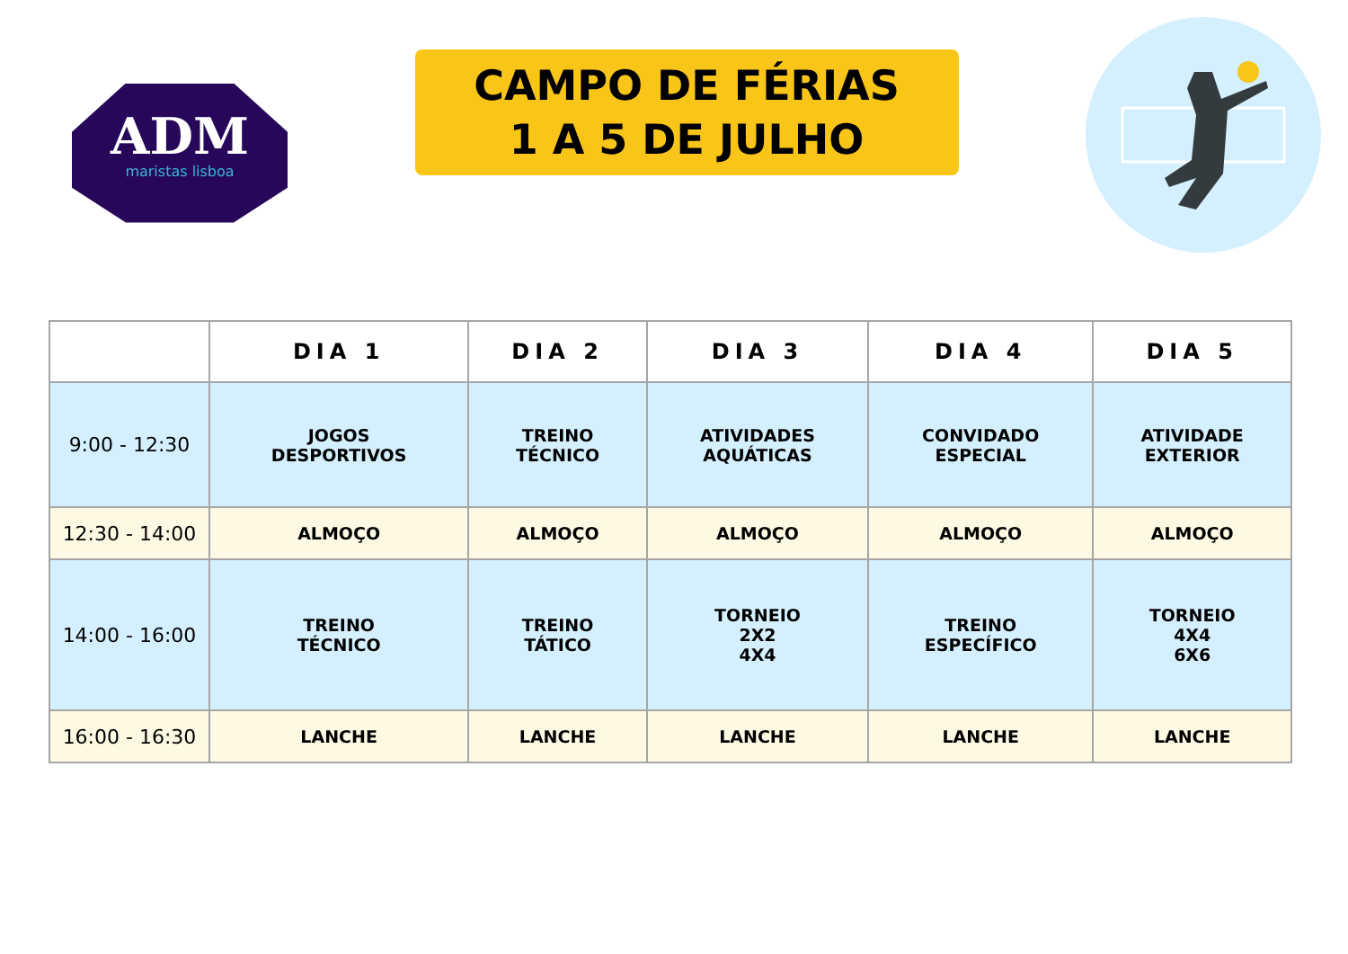ADM
maristas lisboa
CAMPO DE FÉRIAS
1 A 5 DE JULHO
| | DIA 1 | DIA 2 | DIA 3 | DIA 4 | DIA 5 |
| --- | --- | --- | --- | --- | --- |
| 9:00 - 12:30 | JOGOS DESPORTIVOS | TREINO TÉCNICO | ATIVIDADES AQUÁTICAS | CONVIDADO ESPECIAL | ATIVIDADE EXTERIOR |
| 12:30 - 14:00 | ALMOÇO | ALMOÇO | ALMOÇO | ALMOÇO | ALMOÇO |
| 14:00 - 16:00 | TREINO TÉCNICO | TREINO TÁTICO | TORNEIO 2X2 4X4 | TREINO ESPECÍFICO | TORNEIO 4X4 6X6 |
| 16:00 - 16:30 | LANCHE | LANCHE | LANCHE | LANCHE | LANCHE |